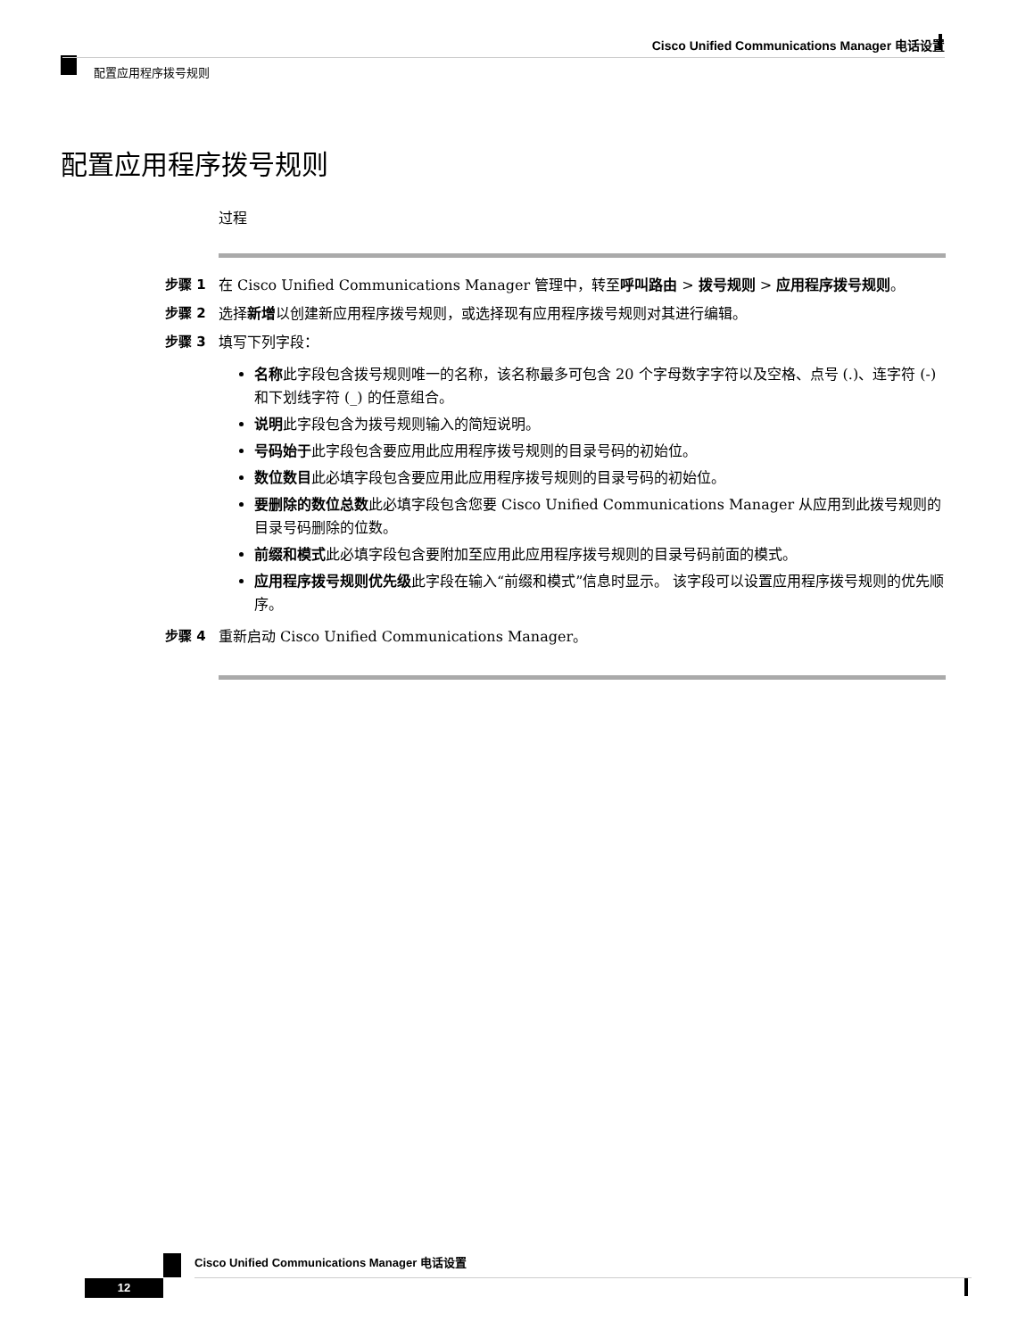Cisco Unified Communications Manager 电话设置
配置应用程序拨号规则
配置应用程序拨号规则
过程
步骤 1 在 Cisco Unified Communications Manager 管理中，转至呼叫路由 > 拨号规则 > 应用程序拨号规则。
步骤 2 选择新增以创建新应用程序拨号规则，或选择现有应用程序拨号规则对其进行编辑。
步骤 3 填写下列字段：
名称此字段包含拨号规则唯一的名称，该名称最多可包含 20 个字母数字字符以及空格、点号 (.)、连字符 (-) 和下划线字符 (_) 的任意组合。
说明此字段包含为拨号规则输入的简短说明。
号码始于此字段包含要应用此应用程序拨号规则的目录号码的初始位。
数位数目此必填字段包含要应用此应用程序拨号规则的目录号码的初始位。
要删除的数位总数此必填字段包含您要 Cisco Unified Communications Manager 从应用到此拨号规则的目录号码删除的位数。
前缀和模式此必填字段包含要附加至应用此应用程序拨号规则的目录号码前面的模式。
应用程序拨号规则优先级此字段在输入“前缀和模式”信息时显示。 该字段可以设置应用程序拨号规则的优先顺序。
步骤 4 重新启动 Cisco Unified Communications Manager。
Cisco Unified Communications Manager 电话设置
12